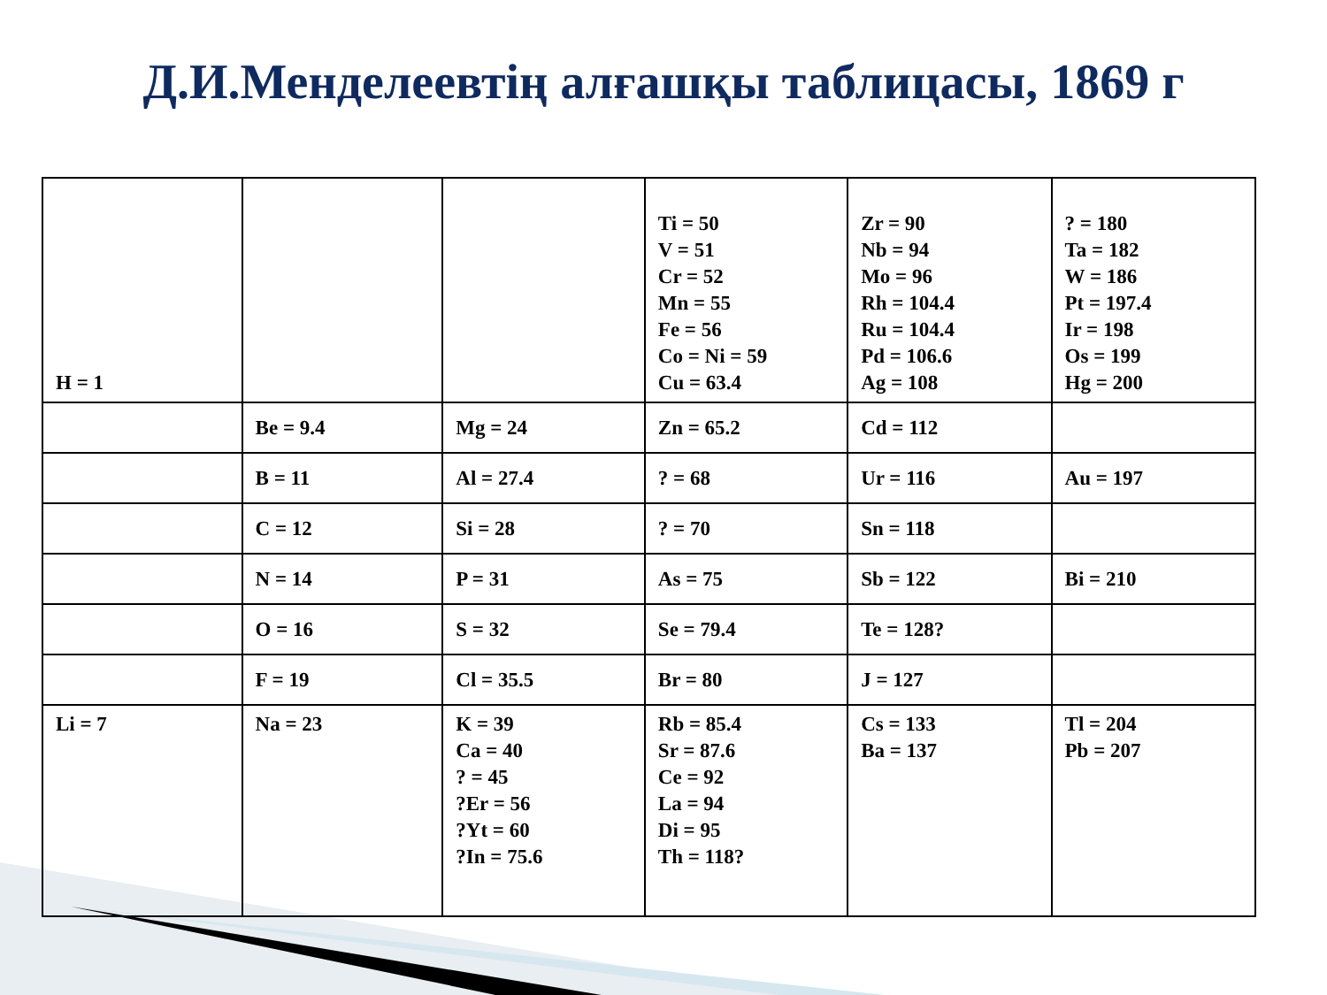Д.И.Менделеевтің алғашқы таблицасы, 1869 г
| H = 1 | | | Ti = 50 V = 51 Cr = 52 Mn = 55 Fe = 56 Co = Ni = 59 Cu = 63.4 | Zr = 90 Nb = 94 Mo = 96 Rh = 104.4 Ru = 104.4 Pd = 106.6 Ag = 108 | ? = 180 Ta = 182 W = 186 Pt = 197.4 Ir = 198 Os = 199 Hg = 200 |
| | Be = 9.4 | Mg = 24 | Zn = 65.2 | Cd = 112 | |
| | B = 11 | Al = 27.4 | ? = 68 | Ur = 116 | Au = 197 |
| | C = 12 | Si = 28 | ? = 70 | Sn = 118 | |
| | N = 14 | P = 31 | As = 75 | Sb = 122 | Bi = 210 |
| | O = 16 | S = 32 | Se = 79.4 | Te = 128? | |
| | F = 19 | Cl = 35.5 | Br = 80 | J = 127 | |
| Li = 7 | Na = 23 | K = 39 Ca = 40 ? = 45 ?Er = 56 ?Yt = 60 ?In = 75.6 | Rb = 85.4 Sr = 87.6 Ce = 92 La = 94 Di = 95 Th = 118? | Cs = 133 Ba = 137 | Tl = 204 Pb = 207 |